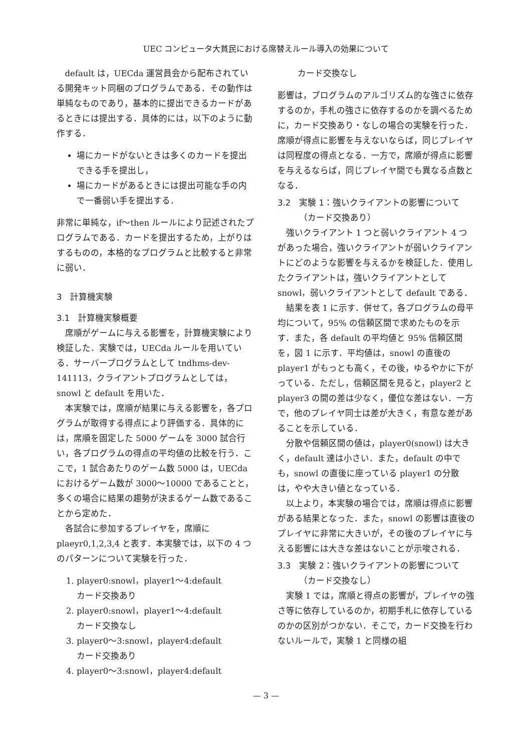UEC コンピュータ大貧民における席替えルール導入の効果について
default は，UECda 運営員会から配布されている開発キット同梱のプログラムである．その動作は単純なものであり，基本的に提出できるカードがあるときには提出する．具体的には，以下のように動作する．
場にカードがないときは多くのカードを提出できる手を提出し，
場にカードがあるときには提出可能な手の内で一番弱い手を提出する．
非常に単純な，if〜then ルールにより記述されたプログラムである．カードを提出するため，上がりはするものの，本格的なプログラムと比較すると非常に弱い．
3　計算機実験
3.1　計算機実験概要
席順がゲームに与える影響を，計算機実験により検証した．実験では，UECda ルールを用いている．サーバープログラムとして tndhms-dev-141113，クライアントプログラムとしては，snowl と default を用いた．
本実験では，席順が結果に与える影響を，各プログラムが取得する得点により評価する．具体的には，席順を固定した 5000 ゲームを 3000 試合行い，各プログラムの得点の平均値の比較を行う．ここで，1 試合あたりのゲーム数 5000 は，UECda におけるゲーム数が 3000〜10000 であることと，多くの場合に結果の趨勢が決まるゲーム数であることから定めた．
各試合に参加するプレイヤを，席順に plaeyr0,1,2,3,4 と表す．本実験では，以下の 4 つのパターンについて実験を行った．
1. player0:snowl，player1〜4:default
カード交換あり
2. player0:snowl，player1〜4:default
カード交換なし
3. player0〜3:snowl，player4:default
カード交換あり
4. player0〜3:snowl，player4:default
カード交換なし
影響は，プログラムのアルゴリズム的な強さに依存するのか，手札の強さに依存するのかを調べるために，カード交換あり・なしの場合の実験を行った．席順が得点に影響を与えないならば，同じプレイヤは同程度の得点となる．一方で，席順が得点に影響を与えるならば，同じプレイヤ間でも異なる点数となる．
3.2　実験 1：強いクライアントの影響について
　　　（カード交換あり）
強いクライアント 1 つと弱いクライアント 4 つがあった場合，強いクライアントが弱いクライアントにどのような影響を与えるかを検証した．使用したクライアントは，強いクライアントとして snowl，弱いクライアントとして default である．
結果を表 1 に示す．併せて，各プログラムの母平均について，95% の信頼区間で求めたものを示す．また，各 default の平均値と 95% 信頼区間を，図 1 に示す．平均値は，snowl の直後の player1 がもっとも高く，その後，ゆるやかに下がっている．ただし，信頼区間を見ると，player2 と player3 の間の差は少なく，優位な差はない．一方で，他のプレイヤ同士は差が大きく，有意な差があることを示している．
分散や信頼区間の値は，player0(snowl) は大きく，default 達は小さい．また，default の中でも，snowl の直後に座っている player1 の分散は，やや大きい値となっている．
以上より，本実験の場合では，席順は得点に影響がある結果となった．また，snowl の影響は直後のプレイヤに非常に大きいが，その後のプレイヤに与える影響には大きな差はないことが示唆される．
3.3　実験 2：強いクライアントの影響について
　　　（カード交換なし）
実験 1 では，席順と得点の影響が，プレイヤの強さ等に依存しているのか，初期手札に依存しているのかの区別がつかない．そこで，カード交換を行わないルールで，実験 1 と同様の組
— 3 —